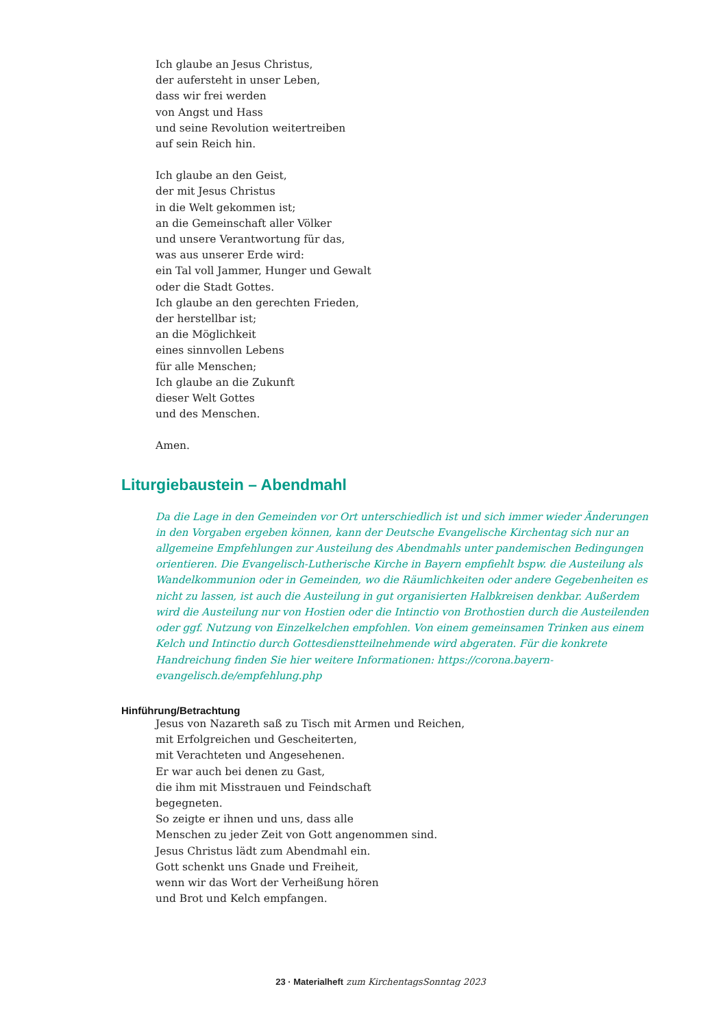Ich glaube an Jesus Christus,
der aufersteht in unser Leben,
dass wir frei werden
von Angst und Hass
und seine Revolution weitertreiben
auf sein Reich hin.
Ich glaube an den Geist,
der mit Jesus Christus
in die Welt gekommen ist;
an die Gemeinschaft aller Völker
und unsere Verantwortung für das,
was aus unserer Erde wird:
ein Tal voll Jammer, Hunger und Gewalt
oder die Stadt Gottes.
Ich glaube an den gerechten Frieden,
der herstellbar ist;
an die Möglichkeit
eines sinnvollen Lebens
für alle Menschen;
Ich glaube an die Zukunft
dieser Welt Gottes
und des Menschen.
Amen.
Liturgiebaustein – Abendmahl
Da die Lage in den Gemeinden vor Ort unterschiedlich ist und sich immer wieder Änderungen in den Vorgaben ergeben können, kann der Deutsche Evangelische Kirchentag sich nur an allgemeine Empfehlungen zur Austeilung des Abendmahls unter pandemischen Bedingungen orientieren. Die Evangelisch-Lutherische Kirche in Bayern empfiehlt bspw. die Austeilung als Wandelkommunion oder in Gemeinden, wo die Räumlichkeiten oder andere Gegebenheiten es nicht zu lassen, ist auch die Austeilung in gut organisierten Halbkreisen denkbar. Außerdem wird die Austeilung nur von Hostien oder die Intinctio von Brothostien durch die Austeilenden oder ggf. Nutzung von Einzelkelchen empfohlen. Von einem gemeinsamen Trinken aus einem Kelch und Intinctio durch Gottesdienstteilnehmende wird abgeraten. Für die konkrete Handreichung finden Sie hier weitere Informationen: https://corona.bayern-evangelisch.de/empfehlung.php
Hinführung/Betrachtung
Jesus von Nazareth saß zu Tisch mit Armen und Reichen,
mit Erfolgreichen und Gescheiterten,
mit Verachteten und Angesehenen.
Er war auch bei denen zu Gast,
die ihm mit Misstrauen und Feindschaft
begegneten.
So zeigte er ihnen und uns, dass alle
Menschen zu jeder Zeit von Gott angenommen sind.
Jesus Christus lädt zum Abendmahl ein.
Gott schenkt uns Gnade und Freiheit,
wenn wir das Wort der Verheißung hören
und Brot und Kelch empfangen.
23 · Materialheft zum KirchentagsSonntag 2023